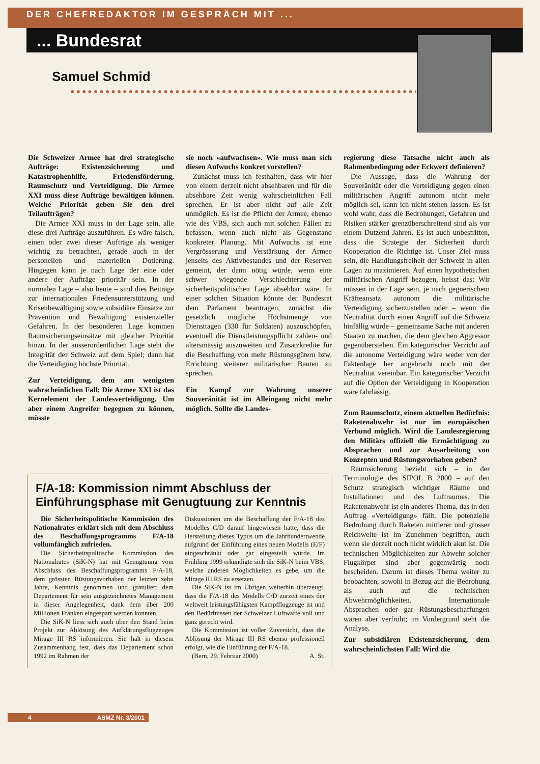DER CHEFREDAKTOR IM GESPRÄCH MIT ...
... Bundesrat
Samuel Schmid
●●●●●●●●●●●●●●●●●●●●●●●●●●●●●●●●●●●●●●●●●●●●●●●●●●●●●●●●●●●●●●
Die Schweizer Armee hat drei strategische Aufträge: Existenzsicherung und Katastrophenhilfe, Friedensförderung, Raumschutz und Verteidigung. Die Armee XXI muss diese Aufträge bewältigen können. Welche Priorität geben Sie den drei Teilaufträgen?
Die Armee XXI muss in der Lage sein, alle diese drei Aufträge auszuführen. Es wäre falsch, einen oder zwei dieser Aufträge als weniger wichtig zu betrachten, gerade auch in der personellen und materiellen Dotierung. Hingegen kann je nach Lage der eine oder andere der Aufträge prioritär sein. In der normalen Lage – also heute – sind dies Beiträge zur internationalen Friedensunterstützung und Krisenbewältigung sowie subsidiäre Einsätze zur Prävention und Bewältigung existenzieller Gefahren. In der besonderen Lage kommen Raumsicherungseinsätze mit gleicher Priorität hinzu. In der ausserordentlichen Lage steht die Integrität der Schweiz auf dem Spiel; dann hat die Verteidigung höchste Priorität.
Zur Verteidigung, dem am wenigsten wahrscheinlichen Fall: Die Armee XXI ist das Kernelement der Landesverteidigung. Um aber einem Angreifer begegnen zu können, müsste
sie noch «aufwachsen». Wie muss man sich diesen Aufwuchs konkret vorstellen?
Zunächst muss ich festhalten, dass wir hier von einem derzeit nicht absehbaren und für die absehbare Zeit wenig wahrscheinlichen Fall sprechen. Er ist aber nicht auf alle Zeit unmöglich. Es ist die Pflicht der Armee, ebenso wie des VBS, sich auch mit solchen Fällen zu befassen, wenn auch nicht als Gegenstand konkreter Planung. Mit Aufwuchs ist eine Vergrösserung und Verstärkung der Armee jenseits des Aktivbestandes und der Reserven gemeint, der dann nötig würde, wenn eine schwer wiegende Verschlechterung der sicherheitspolitischen Lage absehbar wäre. In einer solchen Situation könnte der Bundesrat dem Parlament beantragen, zunächst die gesetzlich mögliche Höchstmenge von Diensttagen (330 für Soldaten) auszuschöpfen, eventuell die Dienstleistungspflicht zahlen- und altersmässig auszuweiten und Zusatzkredite für die Beschaffung von mehr Rüstungsgütern bzw. Errichtung weiterer militärischer Bauten zu sprechen.
Ein Kampf zur Wahrung unserer Souveränität ist im Alleingang nicht mehr möglich. Sollte die Landes-
regierung diese Tatsache nicht auch als Rahmenbedingung oder Eckwert definieren?
Die Aussage, dass die Wahrung der Souveränität oder die Verteidigung gegen einen militärischen Angriff autonom nicht mehr möglich sei, kann ich nicht stehen lassen. Es ist wohl wahr, dass die Bedrohungen, Gefahren und Risiken stärker grenzüberschreitend sind als vor einem Dutzend Jahren. Es ist auch unbestritten, dass die Strategie der Sicherheit durch Kooperation die Richtige ist. Unser Ziel muss sein, die Handlungsfreiheit der Schweiz in allen Lagen zu maximieren. Auf einen hypothetischen militärischen Angriff bezogen, heisst das: Wir müssen in der Lage sein, je nach gegnerischem Kräfteansatz autonom die militärische Verteidigung sicherzustellen oder – wenn die Neutralität durch einen Angriff auf die Schweiz hinfällig würde – gemeinsame Sache mit anderen Staaten zu machen, die dem gleichen Aggressor gegenüberstehen. Ein kategorischer Verzicht auf die autonome Verteidigung wäre weder von der Faktenlage her angebracht noch mit der Neutralität vereinbar. Ein kategorischer Verzicht auf die Option der Verteidigung in Kooperation wäre fahrlässig.
Zum Raumschutz, einem aktuellen Bedürfnis: Raketenabwehr ist nur im europäischen Verbund möglich. Wird die Landesregierung den Militärs offiziell die Ermächtigung zu Absprachen und zur Ausarbeitung von Konzepten und Rüstungsvorhaben geben?
Raumsicherung bezieht sich – in der Terminologie des SIPOL B 2000 – auf den Schutz strategisch wichtiger Räume und Installationen und des Luftraumes. Die Raketenabwehr ist ein anderes Thema, das in den Auftrag «Verteidigung» fällt. Die potenzielle Bedrohung durch Raketen mittlerer und grosser Reichweite ist im Zunehmen begriffen, auch wenn sie derzeit noch nicht wirklich akut ist. Die technischen Möglichkeiten zur Abwehr solcher Flugkörper sind aber gegenwärtig noch bescheiden. Darum ist dieses Thema weiter zu beobachten, sowohl in Bezug auf die Bedrohung als auch auf die technischen Abwehrmöglichkeiten. Internationale Absprachen oder gar Rüstungsbeschaffungen wären aber verfrüht; im Vordergrund steht die Analyse.
Zur subsidiären Existenzsicherung, dem wahrscheinlichsten Fall: Wird die
F/A-18: Kommission nimmt Abschluss der Einführungsphase mit Genugtuung zur Kenntnis
Die Sicherheitspolitische Kommission des Nationalrates erklärt sich mit dem Abschluss des Beschaffungsprogramms F/A-18 vollumfänglich zufrieden.
Die Sicherheitspolitische Kommission des Nationalrates (SiK-N) hat mit Genugtuung vom Abschluss des Beschaffungsprogramms F/A-18, dem grössten Rüstungsvorhaben der letzten zehn Jahre, Kenntnis genommen und gratuliert dem Departement für sein ausgezeichnetes Management in dieser Angelegenheit, dank dem über 200 Millionen Franken eingespart werden konnten.
Die SiK-N liess sich auch über den Stand beim Projekt zur Ablösung des Aufklärungsflugzeuges Mirage III RS informieren. Sie hält in diesem Zusammenhang fest, dass das Departement schon 1992 im Rahmen der
Diskussionen um die Beschaffung der F/A-18 des Modelles C/D darauf hingewiesen hatte, dass die Herstellung dieses Typus um die Jahrhundertwende aufgrund der Einführung eines neuen Modells (E/F) eingeschränkt oder gar eingestellt würde. Im Frühling 1999 erkundigte sich die SiK-N beim VBS, welche anderen Möglichkeiten es gebe, um die Mirage III RS zu ersetzen.
Die SiK-N ist im Übrigen weiterhin überzeugt, dass die F/A-18 des Modells C/D zurzeit eines der weltweit leistungsfähigsten Kampfflugzeuge ist und den Bedürfnissen der Schweizer Luftwaffe voll und ganz gerecht wird.
Die Kommission ist voller Zuversicht, dass die Ablösung der Mirage III RS ebenso professionell erfolgt, wie die Einführung der F/A-18.
(Bern, 29. Februar 2000) A. St.
4 ASMZ Nr. 3/2001